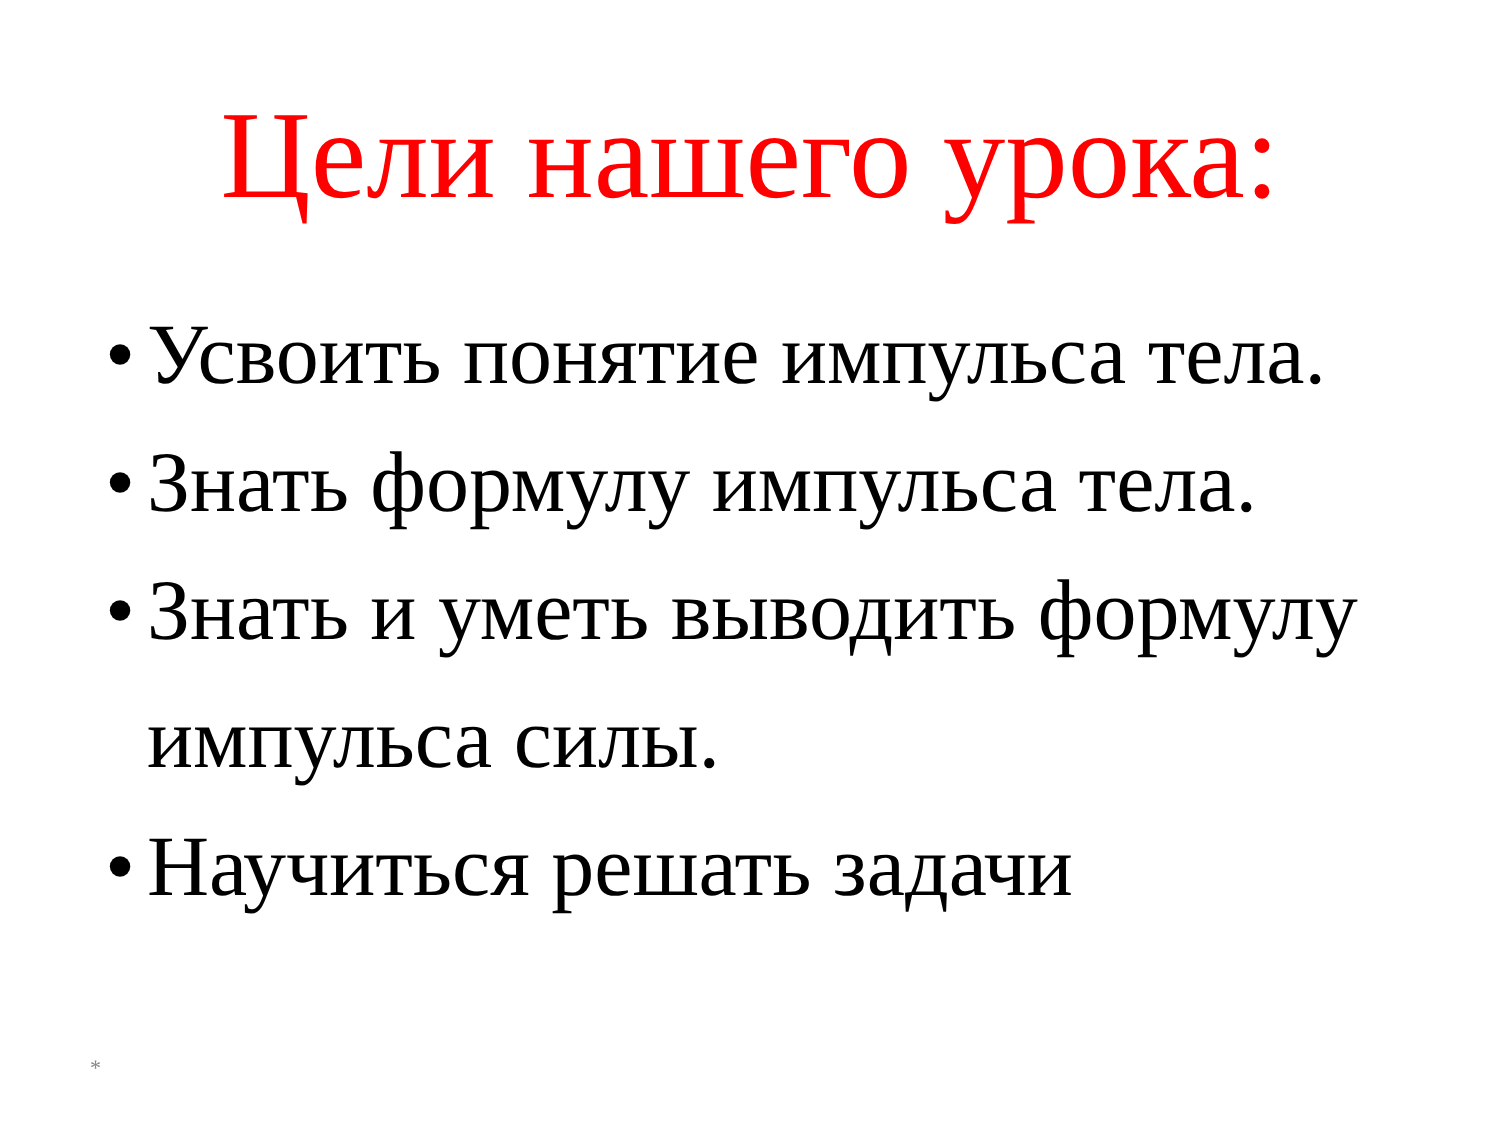Цели нашего урока:
• Усвоить понятие импульса тела.
• Знать формулу импульса тела.
• Знать и уметь выводить формулу импульса силы.
• Научиться решать задачи
*